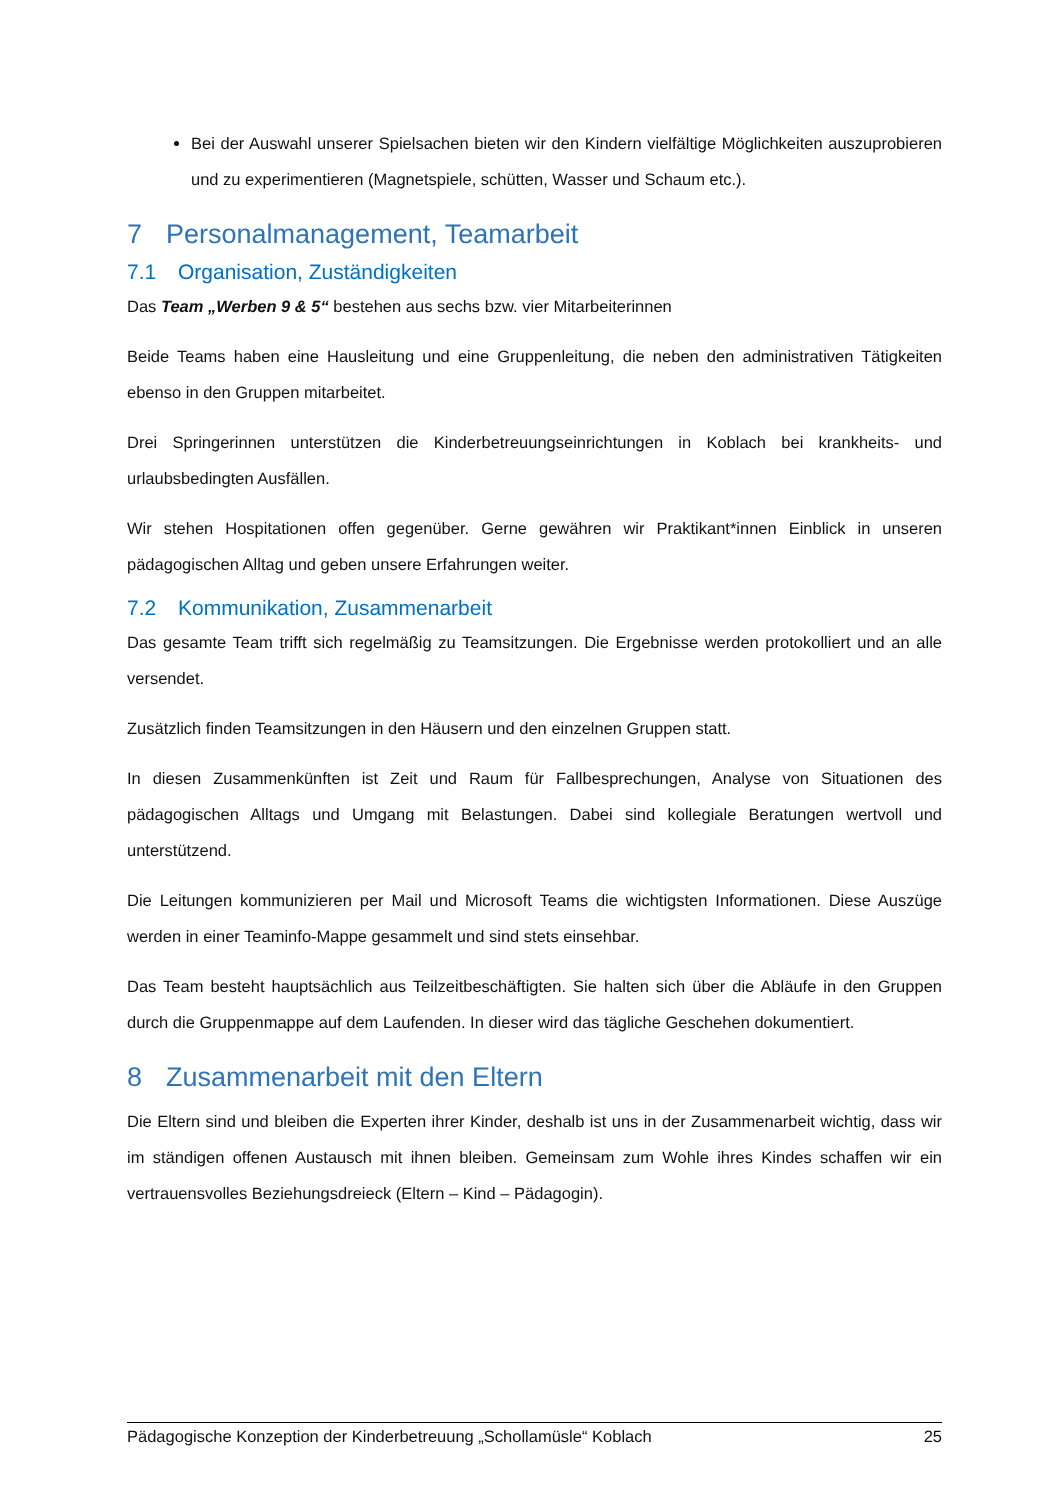Bei der Auswahl unserer Spielsachen bieten wir den Kindern vielfältige Möglichkeiten auszuprobieren und zu experimentieren (Magnetspiele, schütten, Wasser und Schaum etc.).
7 Personalmanagement, Teamarbeit
7.1 Organisation, Zuständigkeiten
Das Team „Werben 9 & 5“ bestehen aus sechs bzw. vier Mitarbeiterinnen
Beide Teams haben eine Hausleitung und eine Gruppenleitung, die neben den administrativen Tätigkeiten ebenso in den Gruppen mitarbeitet.
Drei Springerinnen unterstützen die Kinderbetreuungseinrichtungen in Koblach bei krankheits- und urlaubsbedingten Ausfällen.
Wir stehen Hospitationen offen gegenüber. Gerne gewähren wir Praktikant*innen Einblick in unseren pädagogischen Alltag und geben unsere Erfahrungen weiter.
7.2 Kommunikation, Zusammenarbeit
Das gesamte Team trifft sich regelmäßig zu Teamsitzungen. Die Ergebnisse werden protokolliert und an alle versendet.
Zusätzlich finden Teamsitzungen in den Häusern und den einzelnen Gruppen statt.
In diesen Zusammenkünften ist Zeit und Raum für Fallbesprechungen, Analyse von Situationen des pädagogischen Alltags und Umgang mit Belastungen. Dabei sind kollegiale Beratungen wertvoll und unterstützend.
Die Leitungen kommunizieren per Mail und Microsoft Teams die wichtigsten Informationen. Diese Auszüge werden in einer Teaminfo-Mappe gesammelt und sind stets einsehbar.
Das Team besteht hauptsächlich aus Teilzeitbeschäftigten. Sie halten sich über die Abläufe in den Gruppen durch die Gruppenmappe auf dem Laufenden. In dieser wird das tägliche Geschehen dokumentiert.
8 Zusammenarbeit mit den Eltern
Die Eltern sind und bleiben die Experten ihrer Kinder, deshalb ist uns in der Zusammenarbeit wichtig, dass wir im ständigen offenen Austausch mit ihnen bleiben. Gemeinsam zum Wohle ihres Kindes schaffen wir ein vertrauensvolles Beziehungsdreieck (Eltern – Kind – Pädagogin).
Pädagogische Konzeption der Kinderbetreuung „Schollamüsle“ Koblach 25